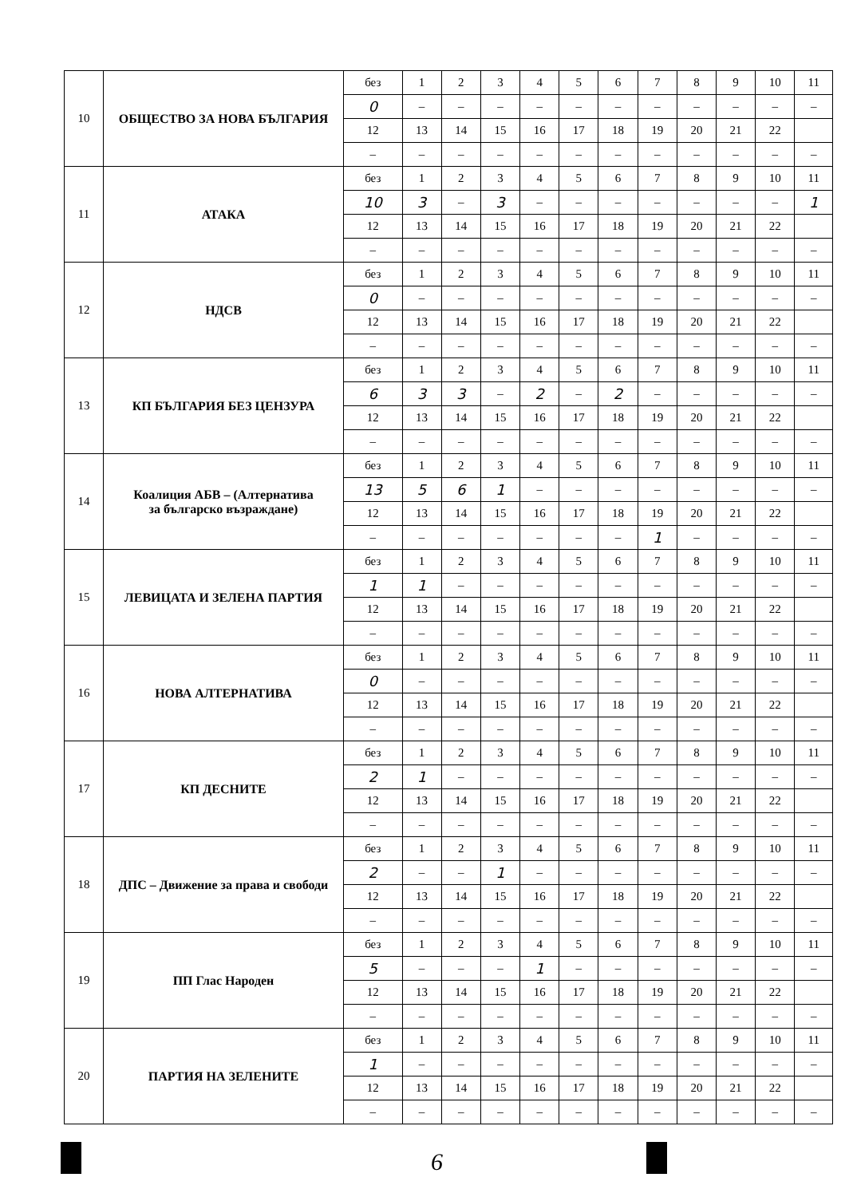| 10 | ОБЩЕСТВО ЗА НОВА БЪЛГАРИЯ | без | 1 | 2 | 3 | 4 | 5 | 6 | 7 | 8 | 9 | 10 | 11 |
| | | 0 | – | – | – | – | – | – | – | – | – | – | – |
| | | 12 | 13 | 14 | 15 | 16 | 17 | 18 | 19 | 20 | 21 | 22 | |
| | | – | – | – | – | – | – | – | – | – | – | – | – |
| 11 | АТАКА | без | 1 | 2 | 3 | 4 | 5 | 6 | 7 | 8 | 9 | 10 | 11 |
| | | 10 | 3 | – | 3 | – | – | – | – | – | – | – | 1 |
| | | 12 | 13 | 14 | 15 | 16 | 17 | 18 | 19 | 20 | 21 | 22 | |
| | | – | – | – | – | – | – | – | – | – | – | – | – |
| 12 | НДСВ | без | 1 | 2 | 3 | 4 | 5 | 6 | 7 | 8 | 9 | 10 | 11 |
| | | 0 | – | – | – | – | – | – | – | – | – | – | – |
| | | 12 | 13 | 14 | 15 | 16 | 17 | 18 | 19 | 20 | 21 | 22 | |
| | | – | – | – | – | – | – | – | – | – | – | – | – |
| 13 | КП БЪЛГАРИЯ БЕЗ ЦЕНЗУРА | без | 1 | 2 | 3 | 4 | 5 | 6 | 7 | 8 | 9 | 10 | 11 |
| | | 6 | 3 | 3 | – | 2 | – | 2 | – | – | – | – | – |
| | | 12 | 13 | 14 | 15 | 16 | 17 | 18 | 19 | 20 | 21 | 22 | |
| | | – | – | – | – | – | – | – | – | – | – | – | – |
| 14 | Коалиция АБВ – (Алтернатива за българско възраждане) | без | 1 | 2 | 3 | 4 | 5 | 6 | 7 | 8 | 9 | 10 | 11 |
| | | 13 | 5 | 6 | 1 | – | – | – | – | – | – | – | – |
| | | 12 | 13 | 14 | 15 | 16 | 17 | 18 | 19 | 20 | 21 | 22 | |
| | | – | – | – | – | – | – | – | 1 | – | – | – | – |
| 15 | ЛЕВИЦАТА И ЗЕЛЕНА ПАРТИЯ | без | 1 | 2 | 3 | 4 | 5 | 6 | 7 | 8 | 9 | 10 | 11 |
| | | 1 | 1 | – | – | – | – | – | – | – | – | – | – |
| | | 12 | 13 | 14 | 15 | 16 | 17 | 18 | 19 | 20 | 21 | 22 | |
| | | – | – | – | – | – | – | – | – | – | – | – | – |
| 16 | НОВА АЛТЕРНАТИВА | без | 1 | 2 | 3 | 4 | 5 | 6 | 7 | 8 | 9 | 10 | 11 |
| | | 0 | – | – | – | – | – | – | – | – | – | – | – |
| | | 12 | 13 | 14 | 15 | 16 | 17 | 18 | 19 | 20 | 21 | 22 | |
| | | – | – | – | – | – | – | – | – | – | – | – | – |
| 17 | КП ДЕСНИТЕ | без | 1 | 2 | 3 | 4 | 5 | 6 | 7 | 8 | 9 | 10 | 11 |
| | | 2 | 1 | – | – | – | – | – | – | – | – | – | – |
| | | 12 | 13 | 14 | 15 | 16 | 17 | 18 | 19 | 20 | 21 | 22 | |
| | | – | – | – | – | – | – | – | – | – | – | – | – |
| 18 | ДПС – Движение за права и свободи | без | 1 | 2 | 3 | 4 | 5 | 6 | 7 | 8 | 9 | 10 | 11 |
| | | 2 | – | – | 1 | – | – | – | – | – | – | – | – |
| | | 12 | 13 | 14 | 15 | 16 | 17 | 18 | 19 | 20 | 21 | 22 | |
| | | – | – | – | – | – | – | – | – | – | – | – | – |
| 19 | ПП Глас Народен | без | 1 | 2 | 3 | 4 | 5 | 6 | 7 | 8 | 9 | 10 | 11 |
| | | 5 | – | – | – | 1 | – | – | – | – | – | – | – |
| | | 12 | 13 | 14 | 15 | 16 | 17 | 18 | 19 | 20 | 21 | 22 | |
| | | – | – | – | – | – | – | – | – | – | – | – | – |
| 20 | ПАРТИЯ НА ЗЕЛЕНИТЕ | без | 1 | 2 | 3 | 4 | 5 | 6 | 7 | 8 | 9 | 10 | 11 |
| | | 1 | – | – | – | – | – | – | – | – | – | – | – |
| | | 12 | 13 | 14 | 15 | 16 | 17 | 18 | 19 | 20 | 21 | 22 | |
| | | – | – | – | – | – | – | – | – | – | – | – | – |
6